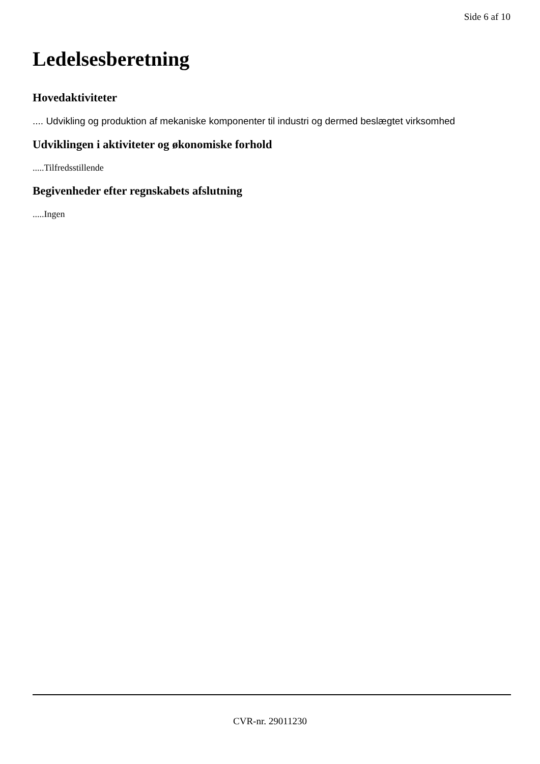Side 6 af 10
Ledelsesberetning
Hovedaktiviteter
.... Udvikling og produktion af mekaniske komponenter til industri og dermed beslægtet virksomhed
Udviklingen i aktiviteter og økonomiske forhold
.....Tilfredsstillende
Begivenheder efter regnskabets afslutning
.....Ingen
CVR-nr. 29011230